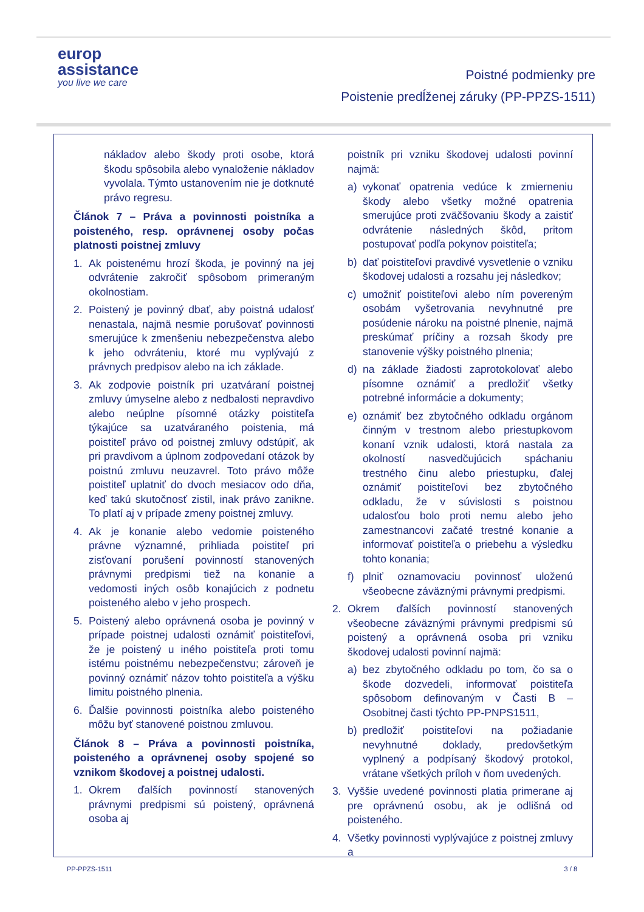europ
assistance
you live we care
Poistné podmienky pre
Poistenie predĺženej záruky (PP-PPZS-1511)
nákladov alebo škody proti osobe, ktorá škodu spôsobila alebo vynaloženie nákladov vyvolala. Týmto ustanovením nie je dotknuté právo regresu.
Článok 7 – Práva a povinnosti poistníka a poisteného, resp. oprávnenej osoby počas platnosti poistnej zmluvy
1. Ak poistenému hrozí škoda, je povinný na jej odvrátenie zakročiť spôsobom primeraným okolnostiam.
2. Poistený je povinný dbať, aby poistná udalosť nenastala, najmä nesmie porušovať povinnosti smerujúce k zmenšeniu nebezpečenstva alebo k jeho odvráteniu, ktoré mu vyplývajú z právnych predpisov alebo na ich základe.
3. Ak zodpovie poistník pri uzatváraní poistnej zmluvy úmyselne alebo z nedbalosti nepravdivo alebo neúplne písomné otázky poistiteľa týkajúce sa uzatváraného poistenia, má poistiteľ právo od poistnej zmluvy odstúpiť, ak pri pravdivom a úplnom zodpovedaní otázok by poistnú zmluvu neuzavrel. Toto právo môže poistiteľ uplatniť do dvoch mesiacov odo dňa, keď takú skutočnosť zistil, inak právo zanikne. To platí aj v prípade zmeny poistnej zmluvy.
4. Ak je konanie alebo vedomie poisteného právne významné, prihliada poistiteľ pri zisťovaní porušení povinností stanovených právnymi predpismi tiež na konanie a vedomosti iných osôb konajúcich z podnetu poisteného alebo v jeho prospech.
5. Poistený alebo oprávnená osoba je povinný v prípade poistnej udalosti oznámiť poistiteľovi, že je poistený u iného poistiteľa proti tomu istému poistnému nebezpečenstvu; zároveň je povinný oznámiť názov tohto poistiteľa a výšku limitu poistného plnenia.
6. Ďalšie povinnosti poistníka alebo poisteného môžu byť stanovené poistnou zmluvou.
Článok 8 – Práva a povinnosti poistníka, poisteného a oprávnenej osoby spojené so vznikom škodovej a poistnej udalosti.
1. Okrem ďalších povinností stanovených právnymi predpismi sú poistený, oprávnená osoba aj
poistník pri vzniku škodovej udalosti povinní najmä:
a) vykonať opatrenia vedúce k zmierneniu škody alebo všetky možné opatrenia smerujúce proti zväčšovaniu škody a zaistiť odvrátenie následných škôd, pritom postupovať podľa pokynov poistiteľa;
b) dať poistiteľovi pravdivé vysvetlenie o vzniku škodovej udalosti a rozsahu jej následkov;
c) umožniť poistiteľovi alebo ním povereným osobám vyšetrovania nevyhnutné pre posúdenie nároku na poistné plnenie, najmä preskúmať príčiny a rozsah škody pre stanovenie výšky poistného plnenia;
d) na základe žiadosti zaprotokolovať alebo písomne oznámiť a predložiť všetky potrebné informácie a dokumenty;
e) oznámiť bez zbytočného odkladu orgánom činným v trestnom alebo priestupkovom konaní vznik udalosti, ktorá nastala za okolností nasvedčujúcich spáchaniu trestného činu alebo priestupku, ďalej oznámiť poistiteľovi bez zbytočného odkladu, že v súvislosti s poistnou udalosťou bolo proti nemu alebo jeho zamestnancovi začaté trestné konanie a informovať poistiteľa o priebehu a výsledku tohto konania;
f) plniť oznamovaciu povinnosť uloženú všeobecne záväznými právnymi predpismi.
2. Okrem ďalších povinností stanovených všeobecne záväznými právnymi predpismi sú poistený a oprávnená osoba pri vzniku škodovej udalosti povinní najmä:
a) bez zbytočného odkladu po tom, čo sa o škode dozvedeli, informovať poistiteľa spôsobom definovaným v Časti B – Osobitnej časti týchto PP-PNPS1511,
b) predložiť poistiteľovi na požiadanie nevyhnutné doklady, predovšetkým vyplnený a podpísaný škodový protokol, vrátane všetkých príloh v ňom uvedených.
3. Vyššie uvedené povinnosti platia primerane aj pre oprávnenú osobu, ak je odlišná od poisteného.
4. Všetky povinnosti vyplývajúce z poistnej zmluvy a
PP-PPZS-1511 3 / 8